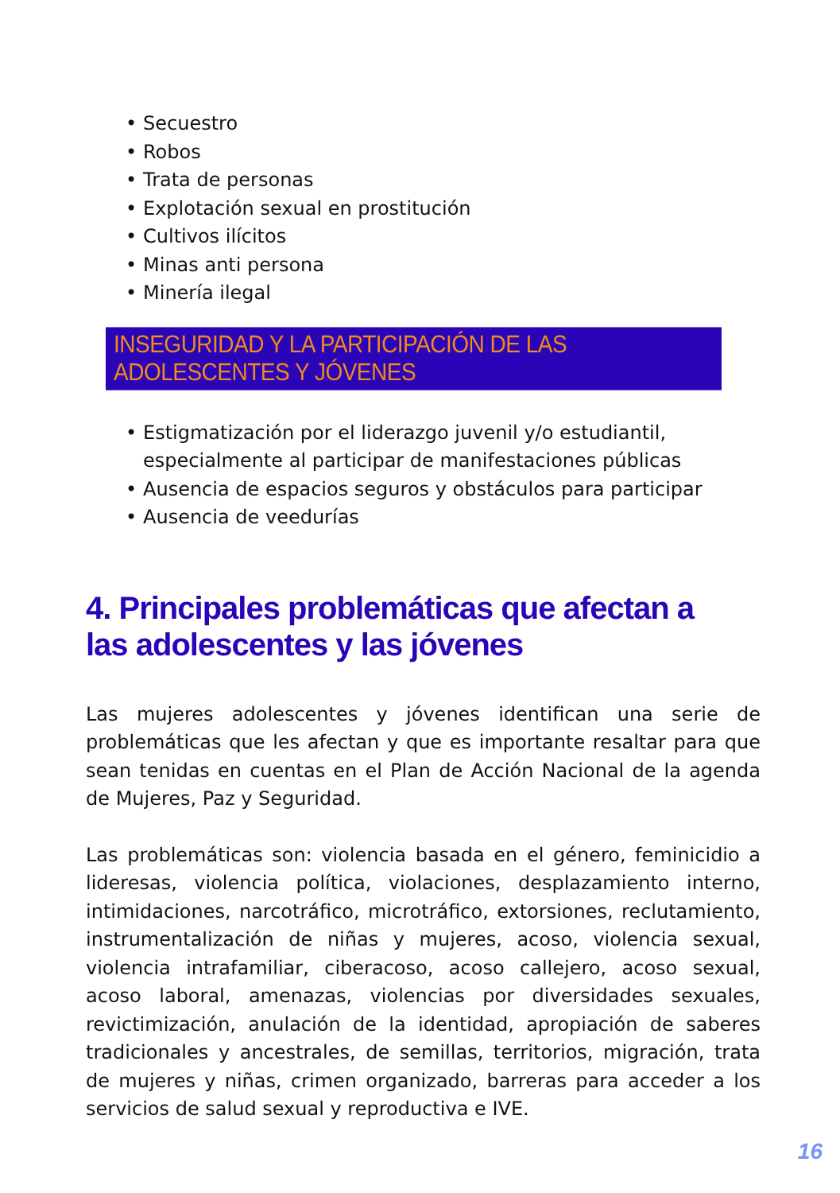• Secuestro
• Robos
• Trata de personas
• Explotación sexual en prostitución
• Cultivos ilícitos
• Minas anti persona
• Minería ilegal
INSEGURIDAD Y LA PARTICIPACIÓN DE LAS ADOLESCENTES Y JÓVENES
• Estigmatización por el liderazgo juvenil y/o estudiantil,
especialmente al participar de manifestaciones públicas
• Ausencia de espacios seguros y obstáculos para participar
• Ausencia de veedurías
4. Principales problemáticas que afectan a
las adolescentes y las jóvenes
Las mujeres adolescentes y jóvenes identifican una serie de problemáticas que les afectan y que es importante resaltar para que sean tenidas en cuentas en el Plan de Acción Nacional de la agenda de Mujeres, Paz y Seguridad.
Las problemáticas son: violencia basada en el género, feminicidio a lideresas, violencia política, violaciones, desplazamiento interno, intimidaciones, narcotráfico, microtráfico, extorsiones, reclutamiento, instrumentalización de niñas y mujeres, acoso, violencia sexual, violencia intrafamiliar, ciberacoso, acoso callejero, acoso sexual, acoso laboral, amenazas, violencias por diversidades sexuales, revictimización, anulación de la identidad, apropiación de saberes tradicionales y ancestrales, de semillas, territorios, migración, trata de mujeres y niñas, crimen organizado, barreras para acceder a los servicios de salud sexual y reproductiva e IVE.
16